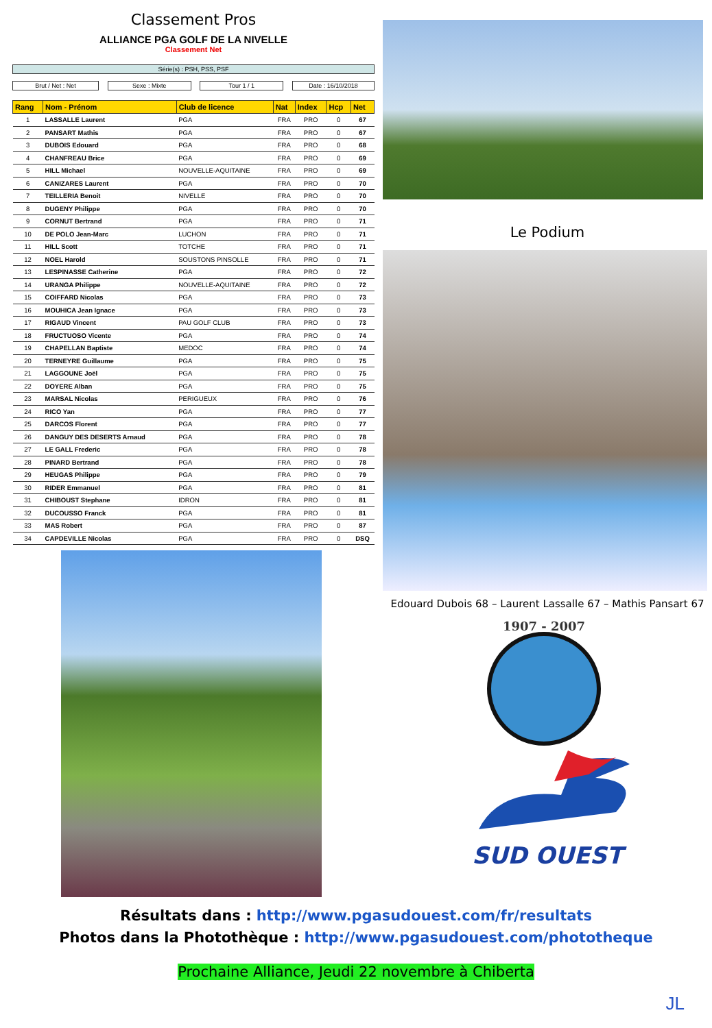Classement Pros
ALLIANCE PGA GOLF DE LA NIVELLE
Classement Net
Série(s) : PSH, PSS, PSF
Brut / Net : Net Sexe : Mixte Tour 1 / 1 Date : 16/10/2018
| Rang | Nom - Prénom | Club de licence | Nat | Index | Hcp | Net |
| --- | --- | --- | --- | --- | --- | --- |
| 1 | LASSALLE Laurent | PGA | FRA | PRO | 0 | 67 |
| 2 | PANSART Mathis | PGA | FRA | PRO | 0 | 67 |
| 3 | DUBOIS Edouard | PGA | FRA | PRO | 0 | 68 |
| 4 | CHANFREAU Brice | PGA | FRA | PRO | 0 | 69 |
| 5 | HILL Michael | NOUVELLE-AQUITAINE | FRA | PRO | 0 | 69 |
| 6 | CANIZARES Laurent | PGA | FRA | PRO | 0 | 70 |
| 7 | TEILLERIA Benoit | NIVELLE | FRA | PRO | 0 | 70 |
| 8 | DUGENY Philippe | PGA | FRA | PRO | 0 | 70 |
| 9 | CORNUT Bertrand | PGA | FRA | PRO | 0 | 71 |
| 10 | DE POLO Jean-Marc | LUCHON | FRA | PRO | 0 | 71 |
| 11 | HILL Scott | TOTCHE | FRA | PRO | 0 | 71 |
| 12 | NOEL Harold | SOUSTONS PINSOLLE | FRA | PRO | 0 | 71 |
| 13 | LESPINASSE Catherine | PGA | FRA | PRO | 0 | 72 |
| 14 | URANGA Philippe | NOUVELLE-AQUITAINE | FRA | PRO | 0 | 72 |
| 15 | COIFFARD Nicolas | PGA | FRA | PRO | 0 | 73 |
| 16 | MOUHICA Jean Ignace | PGA | FRA | PRO | 0 | 73 |
| 17 | RIGAUD Vincent | PAU GOLF CLUB | FRA | PRO | 0 | 73 |
| 18 | FRUCTUOSO Vicente | PGA | FRA | PRO | 0 | 74 |
| 19 | CHAPELLAN Baptiste | MEDOC | FRA | PRO | 0 | 74 |
| 20 | TERNEYRE Guillaume | PGA | FRA | PRO | 0 | 75 |
| 21 | LAGGOUNE Joël | PGA | FRA | PRO | 0 | 75 |
| 22 | DOYERE Alban | PGA | FRA | PRO | 0 | 75 |
| 23 | MARSAL Nicolas | PERIGUEUX | FRA | PRO | 0 | 76 |
| 24 | RICO Yan | PGA | FRA | PRO | 0 | 77 |
| 25 | DARCOS Florent | PGA | FRA | PRO | 0 | 77 |
| 26 | DANGUY DES DESERTS Arnaud | PGA | FRA | PRO | 0 | 78 |
| 27 | LE GALL Frederic | PGA | FRA | PRO | 0 | 78 |
| 28 | PINARD Bertrand | PGA | FRA | PRO | 0 | 78 |
| 29 | HEUGAS Philippe | PGA | FRA | PRO | 0 | 79 |
| 30 | RIDER Emmanuel | PGA | FRA | PRO | 0 | 81 |
| 31 | CHIBOUST Stephane | IDRON | FRA | PRO | 0 | 81 |
| 32 | DUCOUSSO Franck | PGA | FRA | PRO | 0 | 81 |
| 33 | MAS Robert | PGA | FRA | PRO | 0 | 87 |
| 34 | CAPDEVILLE Nicolas | PGA | FRA | PRO | 0 | DSQ |
Le Podium
Edouard Dubois 68 – Laurent Lassalle 67 – Mathis Pansart 67
1907 - 2007
SUD OUEST
Résultats dans : http://www.pgasudouest.com/fr/resultats
Photos dans la Photothèque : http://www.pgasudouest.com/phototheque
Prochaine Alliance, Jeudi 22 novembre à Chiberta
JL